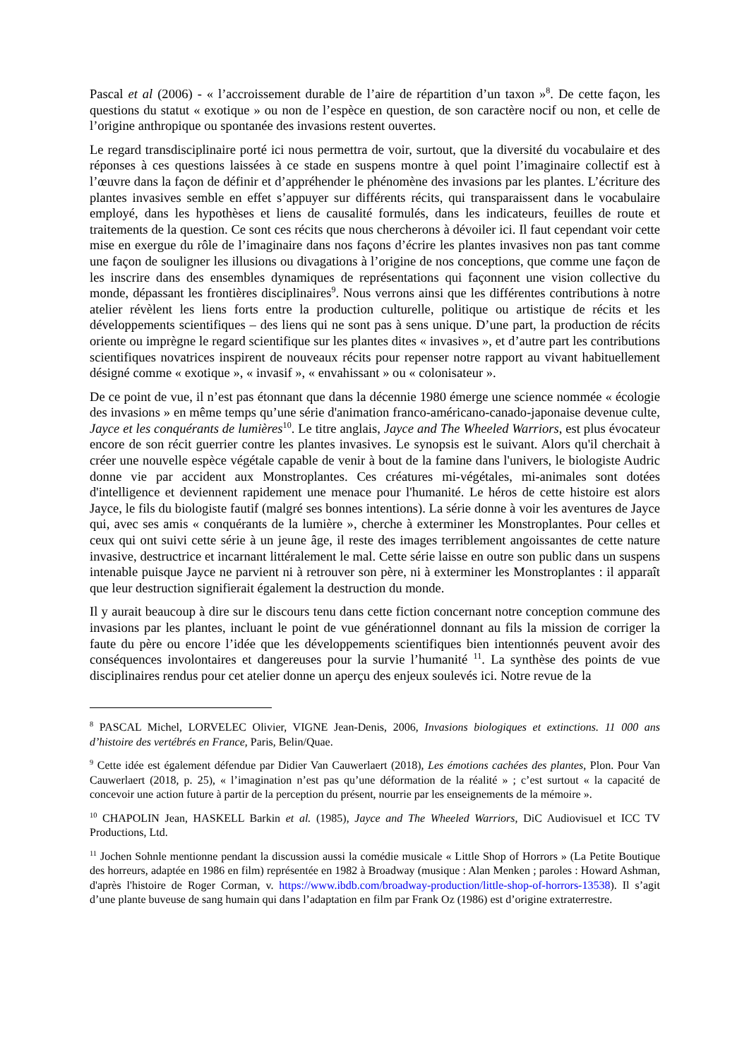Pascal et al (2006) - « l’accroissement durable de l’aire de répartition d’un taxon »<sup>8</sup>. De cette façon, les questions du statut « exotique » ou non de l’espèce en question, de son caractère nocif ou non, et celle de l’origine anthropique ou spontanée des invasions restent ouvertes.
Le regard transdisciplinaire porté ici nous permettra de voir, surtout, que la diversité du vocabulaire et des réponses à ces questions laissées à ce stade en suspens montre à quel point l’imaginaire collectif est à l’œuvre dans la façon de définir et d’appréhender le phénomène des invasions par les plantes. L’écriture des plantes invasives semble en effet s’appuyer sur différents récits, qui transparaissent dans le vocabulaire employé, dans les hypothèses et liens de causalité formulés, dans les indicateurs, feuilles de route et traitements de la question. Ce sont ces récits que nous chercherons à dévoiler ici. Il faut cependant voir cette mise en exergue du rôle de l’imaginaire dans nos façons d’écrire les plantes invasives non pas tant comme une façon de souligner les illusions ou divagations à l’origine de nos conceptions, que comme une façon de les inscrire dans des ensembles dynamiques de représentations qui façonnent une vision collective du monde, dépassant les frontières disciplinaires<sup>9</sup>. Nous verrons ainsi que les différentes contributions à notre atelier révèlent les liens forts entre la production culturelle, politique ou artistique de récits et les développements scientifiques – des liens qui ne sont pas à sens unique. D’une part, la production de récits oriente ou imprègne le regard scientifique sur les plantes dites « invasives », et d’autre part les contributions scientifiques novatrices inspirent de nouveaux récits pour repenser notre rapport au vivant habituellement désigné comme « exotique », « invasif », « envahissant » ou « colonisateur ».
De ce point de vue, il n’est pas étonnant que dans la décennie 1980 émerge une science nommée « écologie des invasions » en même temps qu’une série d'animation franco-américano-canado-japonaise devenue culte, Jayce et les conquérants de lumières<sup>10</sup>. Le titre anglais, Jayce and The Wheeled Warriors, est plus évocateur encore de son récit guerrier contre les plantes invasives. Le synopsis est le suivant. Alors qu'il cherchait à créer une nouvelle espèce végétale capable de venir à bout de la famine dans l'univers, le biologiste Audric donne vie par accident aux Monstroplantes. Ces créatures mi-végétales, mi-animales sont dotées d'intelligence et deviennent rapidement une menace pour l'humanité. Le héros de cette histoire est alors Jayce, le fils du biologiste fautif (malgré ses bonnes intentions). La série donne à voir les aventures de Jayce qui, avec ses amis « conquérants de la lumière », cherche à exterminer les Monstroplantes. Pour celles et ceux qui ont suivi cette série à un jeune âge, il reste des images terriblement angoissantes de cette nature invasive, destructrice et incarnant littéralement le mal. Cette série laisse en outre son public dans un suspens intenable puisque Jayce ne parvient ni à retrouver son père, ni à exterminer les Monstroplantes : il apparaît que leur destruction signifierait également la destruction du monde.
Il y aurait beaucoup à dire sur le discours tenu dans cette fiction concernant notre conception commune des invasions par les plantes, incluant le point de vue générationnel donnant au fils la mission de corriger la faute du père ou encore l’idée que les développements scientifiques bien intentionnés peuvent avoir des conséquences involontaires et dangereuses pour la survie l’humanité <sup>11</sup>. La synthèse des points de vue disciplinaires rendus pour cet atelier donne un aperçu des enjeux soulevés ici. Notre revue de la
<sup>8</sup> PASCAL Michel, LORVELEC Olivier, VIGNE Jean-Denis, 2006, Invasions biologiques et extinctions. 11 000 ans d’histoire des vertébrés en France, Paris, Belin/Quae.
<sup>9</sup> Cette idée est également défendue par Didier Van Cauwerlaert (2018), Les émotions cachées des plantes, Plon. Pour Van Cauwerlaert (2018, p. 25), « l’imagination n’est pas qu’une déformation de la réalité » ; c’est surtout « la capacité de concevoir une action future à partir de la perception du présent, nourrie par les enseignements de la mémoire ».
<sup>10</sup> CHAPOLIN Jean, HASKELL Barkin et al. (1985), Jayce and The Wheeled Warriors, DiC Audiovisuel et ICC TV Productions, Ltd.
<sup>11</sup> Jochen Sohnle mentionne pendant la discussion aussi la comédie musicale « Little Shop of Horrors » (La Petite Boutique des horreurs, adaptée en 1986 en film) représentée en 1982 à Broadway (musique : Alan Menken ; paroles : Howard Ashman, d'après l'histoire de Roger Corman, v. https://www.ibdb.com/broadway-production/little-shop-of-horrors-13538). Il s’agit d’une plante buveuse de sang humain qui dans l’adaptation en film par Frank Oz (1986) est d’origine extraterrestre.